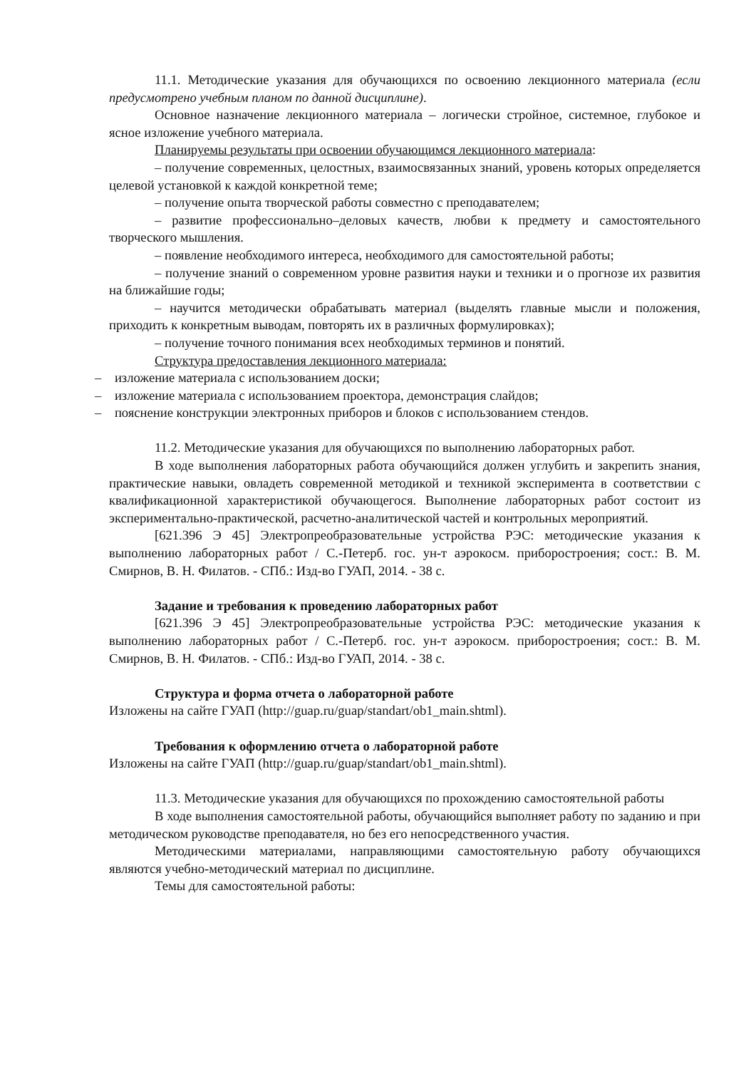11.1. Методические указания для обучающихся по освоению лекционного материала (если предусмотрено учебным планом по данной дисциплине).
Основное назначение лекционного материала – логически стройное, системное, глубокое и ясное изложение учебного материала.
Планируемы результаты при освоении обучающимся лекционного материала:
– получение современных, целостных, взаимосвязанных знаний, уровень которых определяется целевой установкой к каждой конкретной теме;
– получение опыта творческой работы совместно с преподавателем;
– развитие профессионально–деловых качеств, любви к предмету и самостоятельного творческого мышления.
– появление необходимого интереса, необходимого для самостоятельной работы;
– получение знаний о современном уровне развития науки и техники и о прогнозе их развития на ближайшие годы;
– научится методически обрабатывать материал (выделять главные мысли и положения, приходить к конкретным выводам, повторять их в различных формулировках);
– получение точного понимания всех необходимых терминов и понятий.
Структура предоставления лекционного материала:
– изложение материала с использованием доски;
– изложение материала с использованием проектора, демонстрация слайдов;
– пояснение конструкции электронных приборов и блоков с использованием стендов.
11.2. Методические указания для обучающихся по выполнению лабораторных работ.
В ходе выполнения лабораторных работа обучающийся должен углубить и закрепить знания, практические навыки, овладеть современной методикой и техникой эксперимента в соответствии с квалификационной характеристикой обучающегося. Выполнение лабораторных работ состоит из экспериментально-практической, расчетно-аналитической частей и контрольных мероприятий.
[621.396 Э 45] Электропреобразовательные устройства РЭС: методические указания к выполнению лабораторных работ / С.-Петерб. гос. ун-т аэрокосм. приборостроения; сост.: В. М. Смирнов, В. Н. Филатов. - СПб.: Изд-во ГУАП, 2014. - 38 с.
Задание и требования к проведению лабораторных работ
[621.396 Э 45] Электропреобразовательные устройства РЭС: методические указания к выполнению лабораторных работ / С.-Петерб. гос. ун-т аэрокосм. приборостроения; сост.: В. М. Смирнов, В. Н. Филатов. - СПб.: Изд-во ГУАП, 2014. - 38 с.
Структура и форма отчета о лабораторной работе
Изложены на сайте ГУАП (http://guap.ru/guap/standart/ob1_main.shtml).
Требования к оформлению отчета о лабораторной работе
Изложены на сайте ГУАП (http://guap.ru/guap/standart/ob1_main.shtml).
11.3. Методические указания для обучающихся по прохождению самостоятельной работы
В ходе выполнения самостоятельной работы, обучающийся выполняет работу по заданию и при методическом руководстве преподавателя, но без его непосредственного участия.
Методическими материалами, направляющими самостоятельную работу обучающихся являются учебно-методический материал по дисциплине.
Темы для самостоятельной работы: